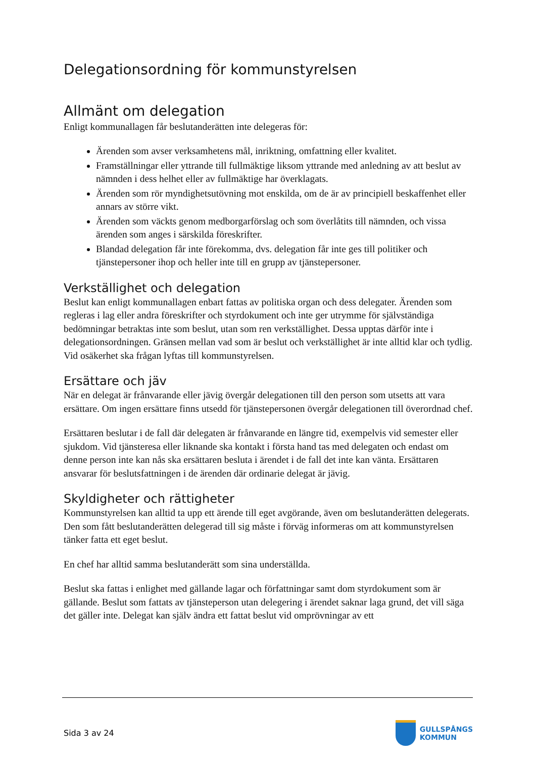Delegationsordning för kommunstyrelsen
Allmänt om delegation
Enligt kommunallagen får beslutanderätten inte delegeras för:
Ärenden som avser verksamhetens mål, inriktning, omfattning eller kvalitet.
Framställningar eller yttrande till fullmäktige liksom yttrande med anledning av att beslut av nämnden i dess helhet eller av fullmäktige har överklagats.
Ärenden som rör myndighetsutövning mot enskilda, om de är av principiell beskaffenhet eller annars av större vikt.
Ärenden som väckts genom medborgarförslag och som överlåtits till nämnden, och vissa ärenden som anges i särskilda föreskrifter.
Blandad delegation får inte förekomma, dvs. delegation får inte ges till politiker och tjänstepersoner ihop och heller inte till en grupp av tjänstepersoner.
Verkställighet och delegation
Beslut kan enligt kommunallagen enbart fattas av politiska organ och dess delegater. Ärenden som regleras i lag eller andra föreskrifter och styrdokument och inte ger utrymme för självständiga bedömningar betraktas inte som beslut, utan som ren verkställighet. Dessa upptas därför inte i delegationsordningen. Gränsen mellan vad som är beslut och verkställighet är inte alltid klar och tydlig. Vid osäkerhet ska frågan lyftas till kommunstyrelsen.
Ersättare och jäv
När en delegat är frånvarande eller jävig övergår delegationen till den person som utsetts att vara ersättare. Om ingen ersättare finns utsedd för tjänstepersonen övergår delegationen till överordnad chef.
Ersättaren beslutar i de fall där delegaten är frånvarande en längre tid, exempelvis vid semester eller sjukdom. Vid tjänsteresa eller liknande ska kontakt i första hand tas med delegaten och endast om denne person inte kan nås ska ersättaren besluta i ärendet i de fall det inte kan vänta. Ersättaren ansvarar för beslutsfattningen i de ärenden där ordinarie delegat är jävig.
Skyldigheter och rättigheter
Kommunstyrelsen kan alltid ta upp ett ärende till eget avgörande, även om beslutanderätten delegerats. Den som fått beslutanderätten delegerad till sig måste i förväg informeras om att kommunstyrelsen tänker fatta ett eget beslut.
En chef har alltid samma beslutanderätt som sina underställda.
Beslut ska fattas i enlighet med gällande lagar och författningar samt dom styrdokument som är gällande. Beslut som fattats av tjänsteperson utan delegering i ärendet saknar laga grund, det vill säga det gäller inte. Delegat kan själv ändra ett fattat beslut vid omprövningar av ett
Sida 3 av 24
GULLSPÅNGS
KOMMUN